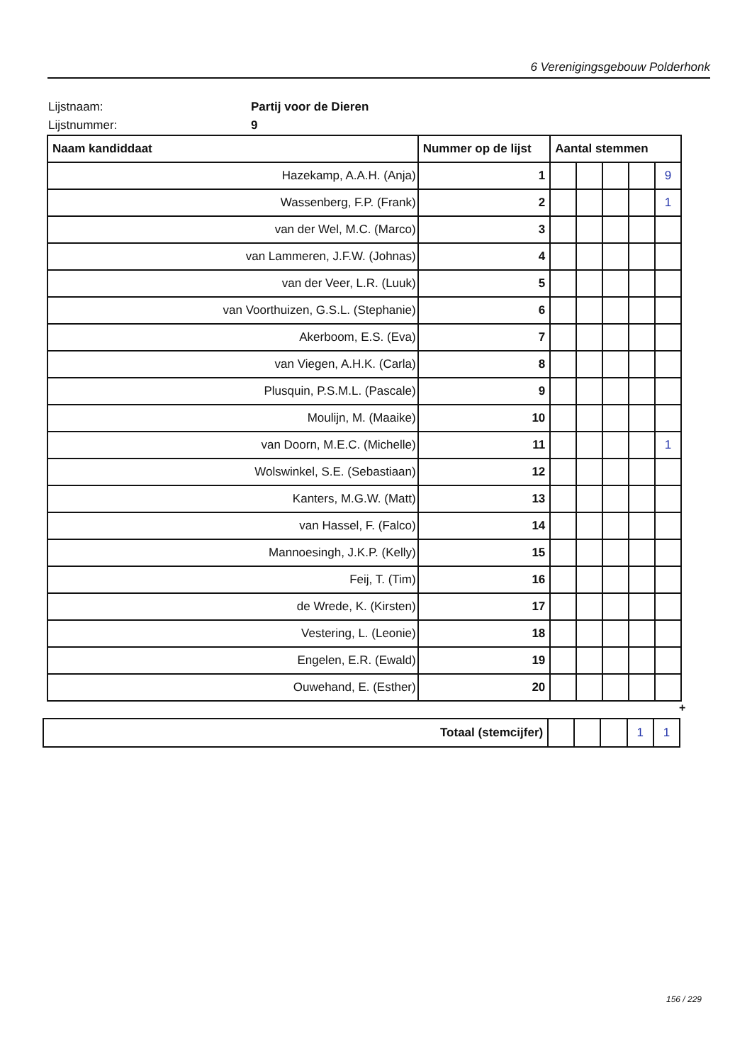6 Verenigingsgebouw Polderhonk
Lijstnaam: Partij voor de Dieren
Lijstnummer: 9
| Naam kandiddaat | Nummer op de lijst | Aantal stemmen | | | | |
| --- | --- | --- | --- | --- | --- | --- |
| Hazekamp, A.A.H. (Anja) | 1 | | | | | 9 |
| Wassenberg, F.P. (Frank) | 2 | | | | | 1 |
| van der Wel, M.C. (Marco) | 3 | | | | | |
| van Lammeren, J.F.W. (Johnas) | 4 | | | | | |
| van der Veer, L.R. (Luuk) | 5 | | | | | |
| van Voorthuizen, G.S.L. (Stephanie) | 6 | | | | | |
| Akerboom, E.S. (Eva) | 7 | | | | | |
| van Viegen, A.H.K. (Carla) | 8 | | | | | |
| Plusquin, P.S.M.L. (Pascale) | 9 | | | | | |
| Moulijn, M. (Maaike) | 10 | | | | | |
| van Doorn, M.E.C. (Michelle) | 11 | | | | | 1 |
| Wolswinkel, S.E. (Sebastiaan) | 12 | | | | | |
| Kanters, M.G.W. (Matt) | 13 | | | | | |
| van Hassel, F. (Falco) | 14 | | | | | |
| Mannoesingh, J.K.P. (Kelly) | 15 | | | | | |
| Feij, T. (Tim) | 16 | | | | | |
| de Wrede, K. (Kirsten) | 17 | | | | | |
| Vestering, L. (Leonie) | 18 | | | | | |
| Engelen, E.R. (Ewald) | 19 | | | | | |
| Ouwehand, E. (Esther) | 20 | | | | | |
+
| Totaal (stemcijfer) | | | | 1 | 1 |
156 / 229